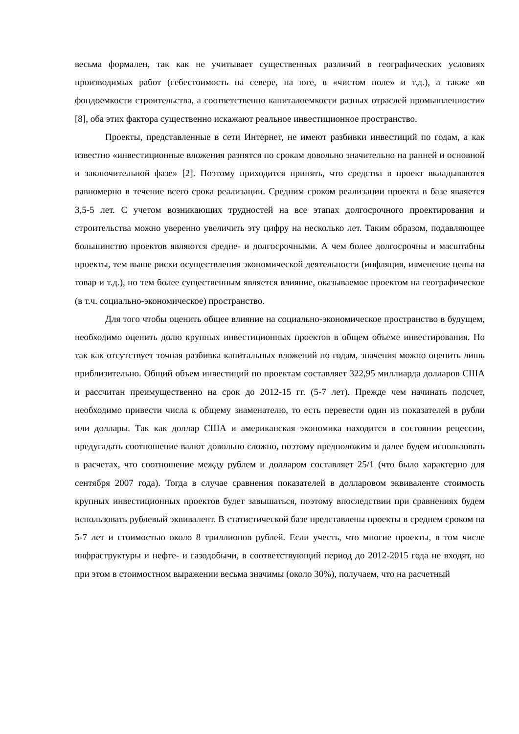весьма формален, так как не учитывает существенных различий в географических условиях производимых работ (себестоимость на севере, на юге, в «чистом поле» и т.д.), а также «в фондоемкости строительства, а соответственно капиталоемкости разных отраслей промышленности» [8], оба этих фактора существенно искажают реальное инвестиционное пространство.
Проекты, представленные в сети Интернет, не имеют разбивки инвестиций по годам, а как известно «инвестиционные вложения разнятся по срокам довольно значительно на ранней и основной и заключительной фазе» [2]. Поэтому приходится принять, что средства в проект вкладываются равномерно в течение всего срока реализации. Средним сроком реализации проекта в базе является 3,5-5 лет. С учетом возникающих трудностей на все этапах долгосрочного проектирования и строительства можно уверенно увеличить эту цифру на несколько лет. Таким образом, подавляющее большинство проектов являются средне- и долгосрочными. А чем более долгосрочны и масштабны проекты, тем выше риски осуществления экономической деятельности (инфляция, изменение цены на товар и т.д.), но тем более существенным является влияние, оказываемое проектом на географическое (в т.ч. социально-экономическое) пространство.
Для того чтобы оценить общее влияние на социально-экономическое пространство в будущем, необходимо оценить долю крупных инвестиционных проектов в общем объеме инвестирования. Но так как отсутствует точная разбивка капитальных вложений по годам, значения можно оценить лишь приблизительно. Общий объем инвестиций по проектам составляет 322,95 миллиарда долларов США и рассчитан преимущественно на срок до 2012-15 гг. (5-7 лет). Прежде чем начинать подсчет, необходимо привести числа к общему знаменателю, то есть перевести один из показателей в рубли или доллары. Так как доллар США и американская экономика находится в состоянии рецессии, предугадать соотношение валют довольно сложно, поэтому предположим и далее будем использовать в расчетах, что соотношение между рублем и долларом составляет 25/1 (что было характерно для сентября 2007 года). Тогда в случае сравнения показателей в долларовом эквиваленте стоимость крупных инвестиционных проектов будет завышаться, поэтому впоследствии при сравнениях будем использовать рублевый эквивалент. В статистической базе представлены проекты в среднем сроком на 5-7 лет и стоимостью около 8 триллионов рублей. Если учесть, что многие проекты, в том числе инфраструктуры и нефте- и газодобычи, в соответствующий период до 2012-2015 года не входят, но при этом в стоимостном выражении весьма значимы (около 30%), получаем, что на расчетный